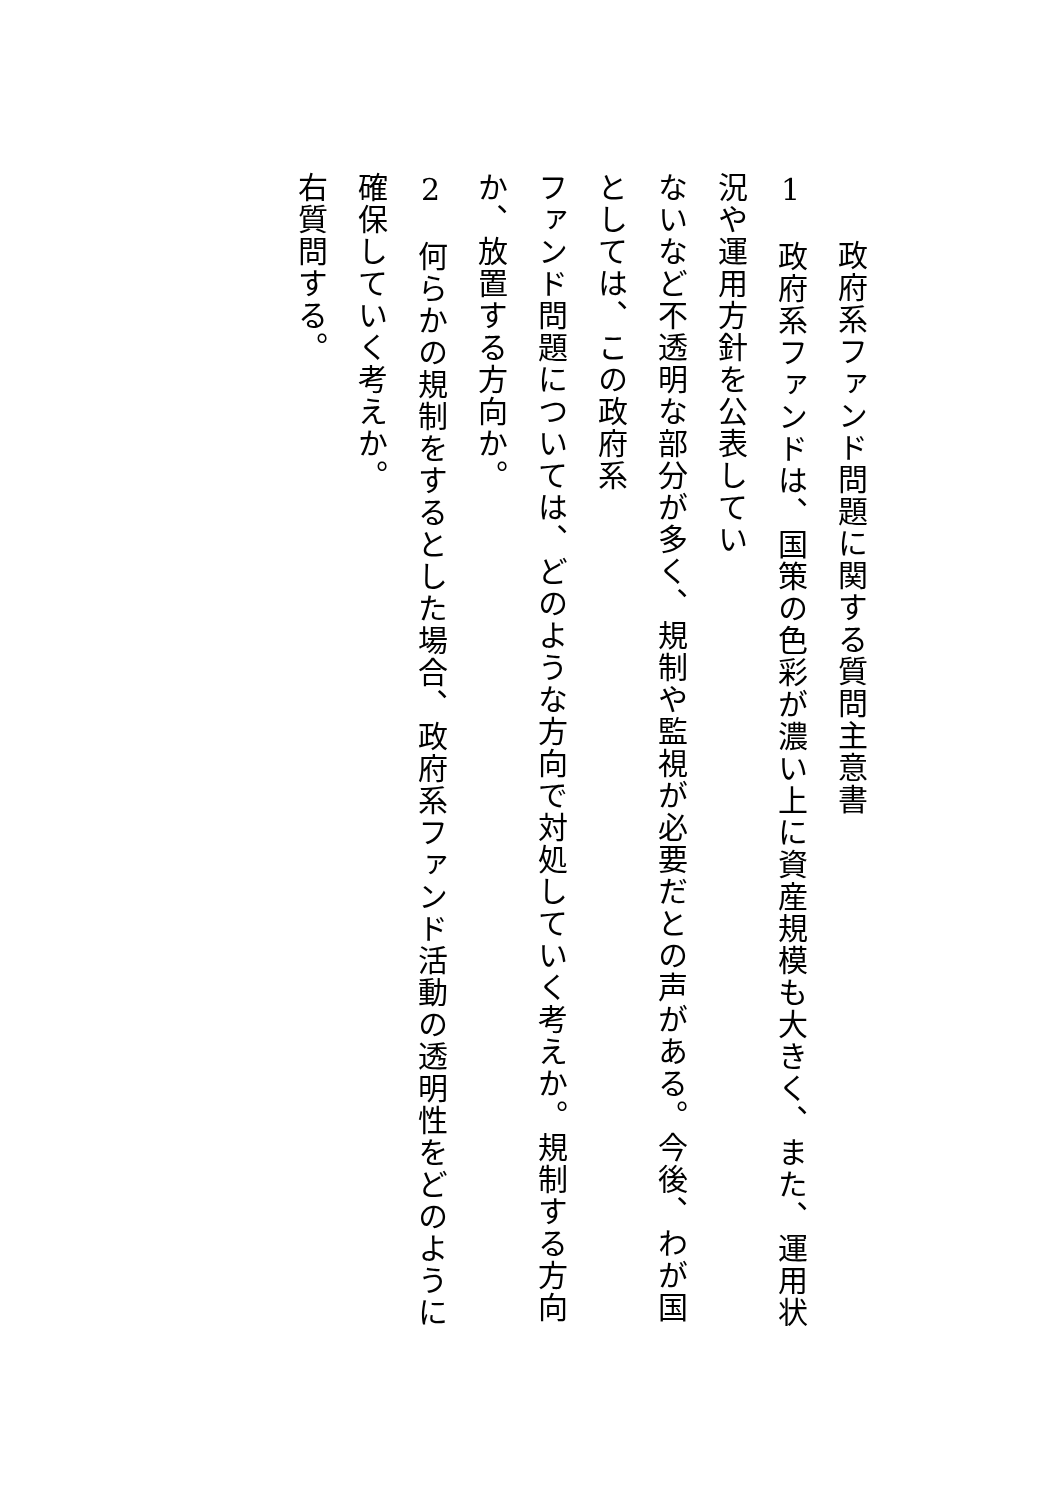政府系ファンド問題に関する質問主意書
1　政府系ファンドは、国策の色彩が濃い上に資産規模も大きく、また、運用状況や運用方針を公表してい
ないなど不透明な部分が多く、規制や監視が必要だとの声がある。今後、わが国としては、この政府系
ファンド問題については、どのような方向で対処していく考えか。規制する方向か、放置する方向か。
2　何らかの規制をするとした場合、政府系ファンド活動の透明性をどのように確保していく考えか。
右質問する。